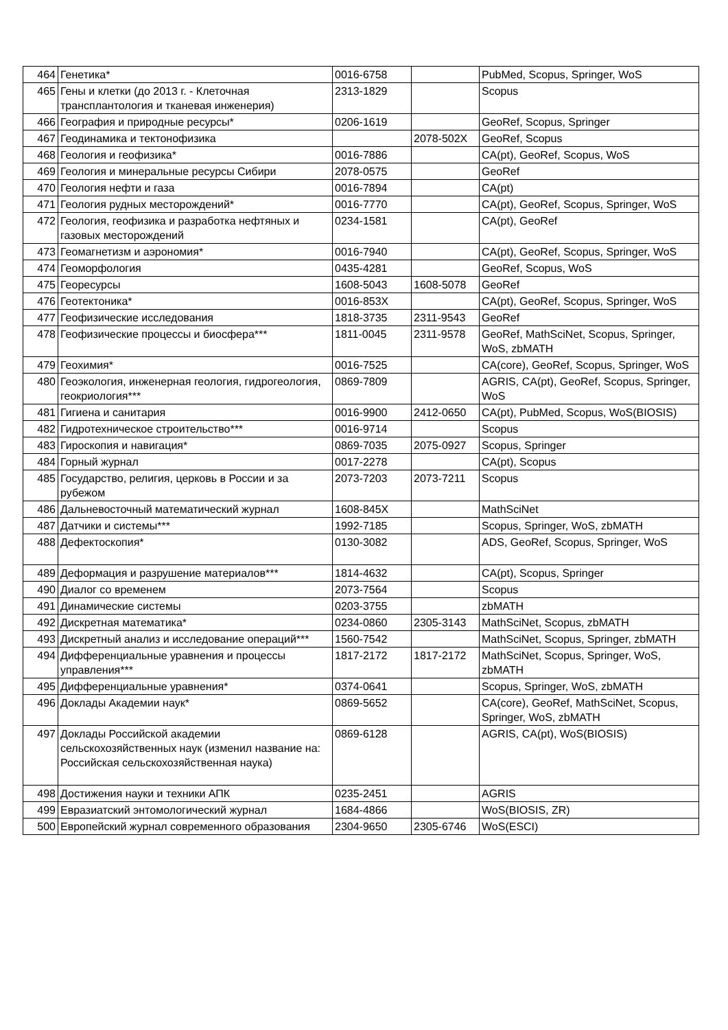| 464 | Генетика* | 0016-6758 | | PubMed, Scopus, Springer, WoS |
| 465 | Гены и клетки (до 2013 г. - Клеточная трансплантология и тканевая инженерия) | 2313-1829 | | Scopus |
| 466 | География и природные ресурсы* | 0206-1619 | | GeoRef, Scopus, Springer |
| 467 | Геодинамика и тектонофизика | | 2078-502X | GeoRef, Scopus |
| 468 | Геология и геофизика* | 0016-7886 | | CA(pt), GeoRef, Scopus, WoS |
| 469 | Геология и минеральные ресурсы Сибири | 2078-0575 | | GeoRef |
| 470 | Геология нефти и газа | 0016-7894 | | CA(pt) |
| 471 | Геология рудных месторождений* | 0016-7770 | | CA(pt), GeoRef, Scopus, Springer, WoS |
| 472 | Геология, геофизика и разработка нефтяных и газовых месторождений | 0234-1581 | | CA(pt), GeoRef |
| 473 | Геомагнетизм и аэрономия* | 0016-7940 | | CA(pt), GeoRef, Scopus, Springer, WoS |
| 474 | Геоморфология | 0435-4281 | | GeoRef, Scopus, WoS |
| 475 | Георесурсы | 1608-5043 | 1608-5078 | GeoRef |
| 476 | Геотектоника* | 0016-853X | | CA(pt), GeoRef, Scopus, Springer, WoS |
| 477 | Геофизические исследования | 1818-3735 | 2311-9543 | GeoRef |
| 478 | Геофизические процессы и биосфера*** | 1811-0045 | 2311-9578 | GeoRef, MathSciNet, Scopus, Springer, WoS, zbMATH |
| 479 | Геохимия* | 0016-7525 | | CA(core), GeoRef, Scopus, Springer, WoS |
| 480 | Геоэкология, инженерная геология, гидрогеология, геокриология*** | 0869-7809 | | AGRIS, CA(pt), GeoRef, Scopus, Springer, WoS |
| 481 | Гигиена и санитария | 0016-9900 | 2412-0650 | CA(pt), PubMed, Scopus, WoS(BIOSIS) |
| 482 | Гидротехническое строительство*** | 0016-9714 | | Scopus |
| 483 | Гироскопия и навигация* | 0869-7035 | 2075-0927 | Scopus, Springer |
| 484 | Горный журнал | 0017-2278 | | CA(pt), Scopus |
| 485 | Государство, религия, церковь в России и за рубежом | 2073-7203 | 2073-7211 | Scopus |
| 486 | Дальневосточный математический журнал | 1608-845X | | MathSciNet |
| 487 | Датчики и системы*** | 1992-7185 | | Scopus, Springer, WoS, zbMATH |
| 488 | Дефектоскопия* | 0130-3082 | | ADS, GeoRef, Scopus, Springer, WoS |
| 489 | Деформация и разрушение материалов*** | 1814-4632 | | CA(pt), Scopus, Springer |
| 490 | Диалог со временем | 2073-7564 | | Scopus |
| 491 | Динамические системы | 0203-3755 | | zbMATH |
| 492 | Дискретная математика* | 0234-0860 | 2305-3143 | MathSciNet, Scopus, zbMATH |
| 493 | Дискретный анализ и исследование операций*** | 1560-7542 | | MathSciNet, Scopus, Springer, zbMATH |
| 494 | Дифференциальные уравнения и процессы управления*** | 1817-2172 | 1817-2172 | MathSciNet, Scopus, Springer, WoS, zbMATH |
| 495 | Дифференциальные уравнения* | 0374-0641 | | Scopus, Springer, WoS, zbMATH |
| 496 | Доклады Академии наук* | 0869-5652 | | CA(core), GeoRef, MathSciNet, Scopus, Springer, WoS, zbMATH |
| 497 | Доклады Российской академии сельскохозяйственных наук (изменил название на: Российская сельскохозяйственная наука) | 0869-6128 | | AGRIS, CA(pt), WoS(BIOSIS) |
| 498 | Достижения науки и техники АПК | 0235-2451 | | AGRIS |
| 499 | Евразиатский энтомологический журнал | 1684-4866 | | WoS(BIOSIS, ZR) |
| 500 | Европейский журнал современного образования | 2304-9650 | 2305-6746 | WoS(ESCI) |